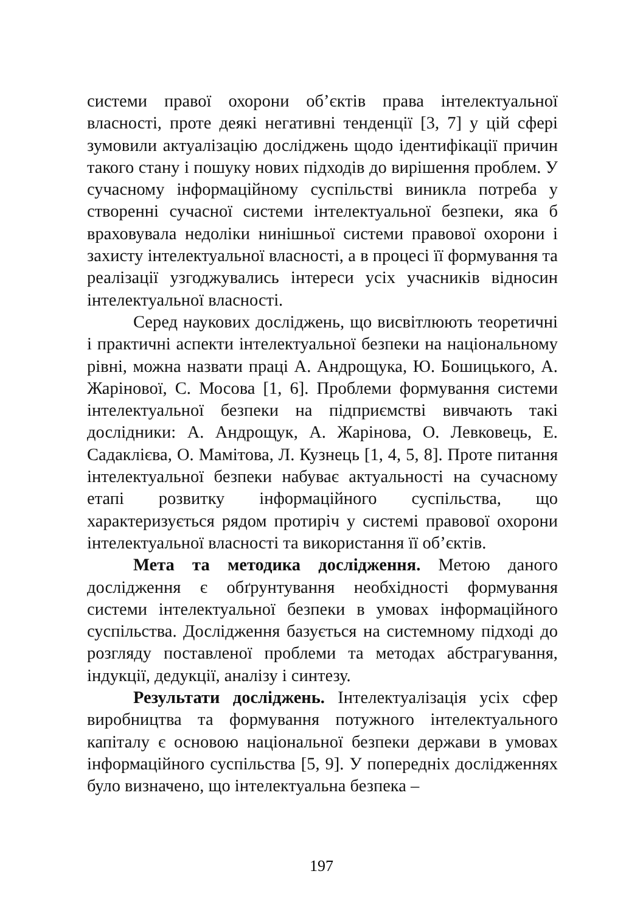системи правої охорони об’єктів права інтелектуальної власності, проте деякі негативні тенденції [3, 7] у цій сфері зумовили актуалізацію досліджень щодо ідентифікації причин такого стану і пошуку нових підходів до вирішення проблем. У сучасному інформаційному суспільстві виникла потреба у створенні сучасної системи інтелектуальної безпеки, яка б враховувала недоліки нинішньої системи правової охорони і захисту інтелектуальної власності, а в процесі її формування та реалізації узгоджувались інтереси усіх учасників відносин інтелектуальної власності.
Серед наукових досліджень, що висвітлюють теоретичні і практичні аспекти інтелектуальної безпеки на національному рівні, можна назвати праці А. Андрощука, Ю. Бошицького, А. Жарінової, С. Мосова [1, 6]. Проблеми формування системи інтелектуальної безпеки на підприємстві вивчають такі дослідники: А. Андрощук, А. Жарінова, О. Левковець, Е. Садаклієва, О. Мамітова, Л. Кузнець [1, 4, 5, 8]. Проте питання інтелектуальної безпеки набуває актуальності на сучасному етапі розвитку інформаційного суспільства, що характеризується рядом протиріч у системі правової охорони інтелектуальної власності та використання її об’єктів.
Мета та методика дослідження. Метою даного дослідження є обґрунтування необхідності формування системи інтелектуальної безпеки в умовах інформаційного суспільства. Дослідження базується на системному підході до розгляду поставленої проблеми та методах абстрагування, індукції, дедукції, аналізу і синтезу.
Результати досліджень. Інтелектуалізація усіх сфер виробництва та формування потужного інтелектуального капіталу є основою національної безпеки держави в умовах інформаційного суспільства [5, 9]. У попередніх дослідженнях було визначено, що інтелектуальна безпека –
197